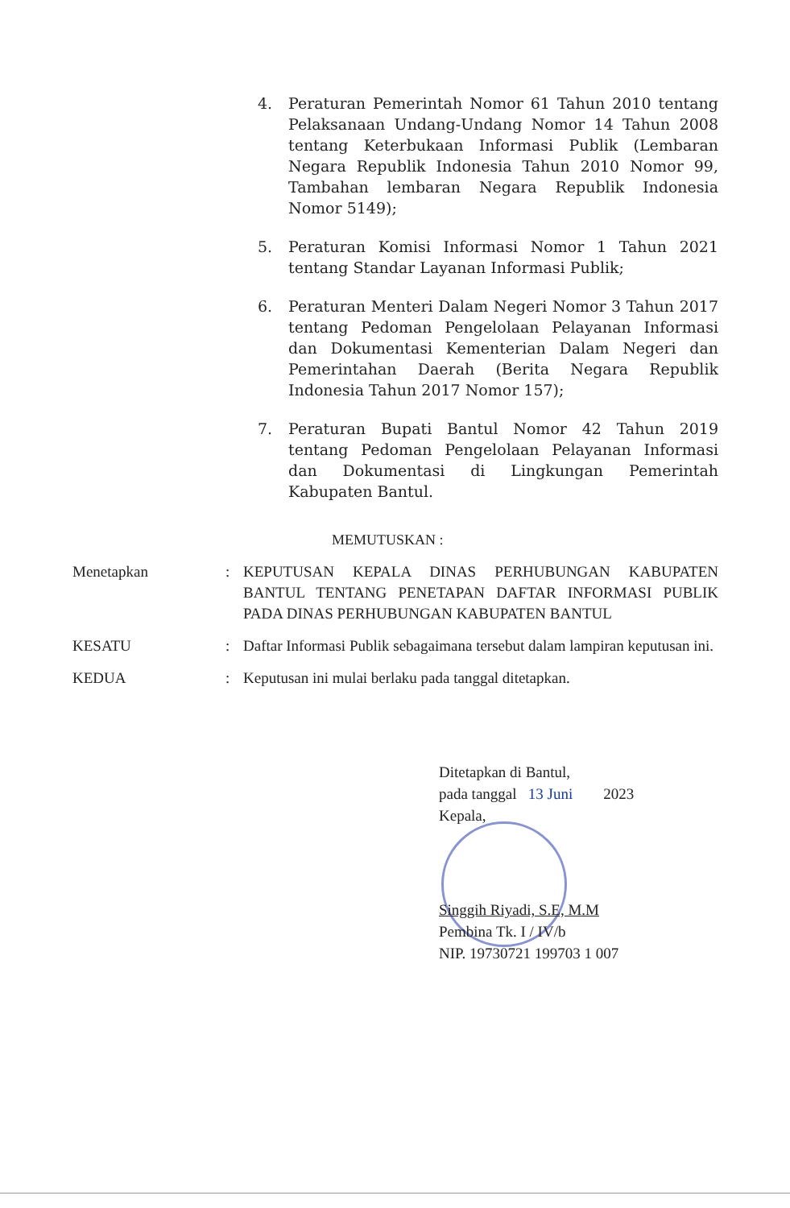4. Peraturan Pemerintah Nomor 61 Tahun 2010 tentang Pelaksanaan Undang-Undang Nomor 14 Tahun 2008 tentang Keterbukaan Informasi Publik (Lembaran Negara Republik Indonesia Tahun 2010 Nomor 99, Tambahan lembaran Negara Republik Indonesia Nomor 5149);
5. Peraturan Komisi Informasi Nomor 1 Tahun 2021 tentang Standar Layanan Informasi Publik;
6. Peraturan Menteri Dalam Negeri Nomor 3 Tahun 2017 tentang Pedoman Pengelolaan Pelayanan Informasi dan Dokumentasi Kementerian Dalam Negeri dan Pemerintahan Daerah (Berita Negara Republik Indonesia Tahun 2017 Nomor 157);
7. Peraturan Bupati Bantul Nomor 42 Tahun 2019 tentang Pedoman Pengelolaan Pelayanan Informasi dan Dokumentasi di Lingkungan Pemerintah Kabupaten Bantul.
MEMUTUSKAN :
Menetapkan : KEPUTUSAN KEPALA DINAS PERHUBUNGAN KABUPATEN BANTUL TENTANG PENETAPAN DAFTAR INFORMASI PUBLIK PADA DINAS PERHUBUNGAN KABUPATEN BANTUL
KESATU : Daftar Informasi Publik sebagaimana tersebut dalam lampiran keputusan ini.
KEDUA : Keputusan ini mulai berlaku pada tanggal ditetapkan.
Ditetapkan di Bantul,
pada tanggal 13 Juni 2023
Kepala,
Singgih Riyadi, S.E, M.M
Pembina Tk. I / IV/b
NIP. 19730721 199703 1 007